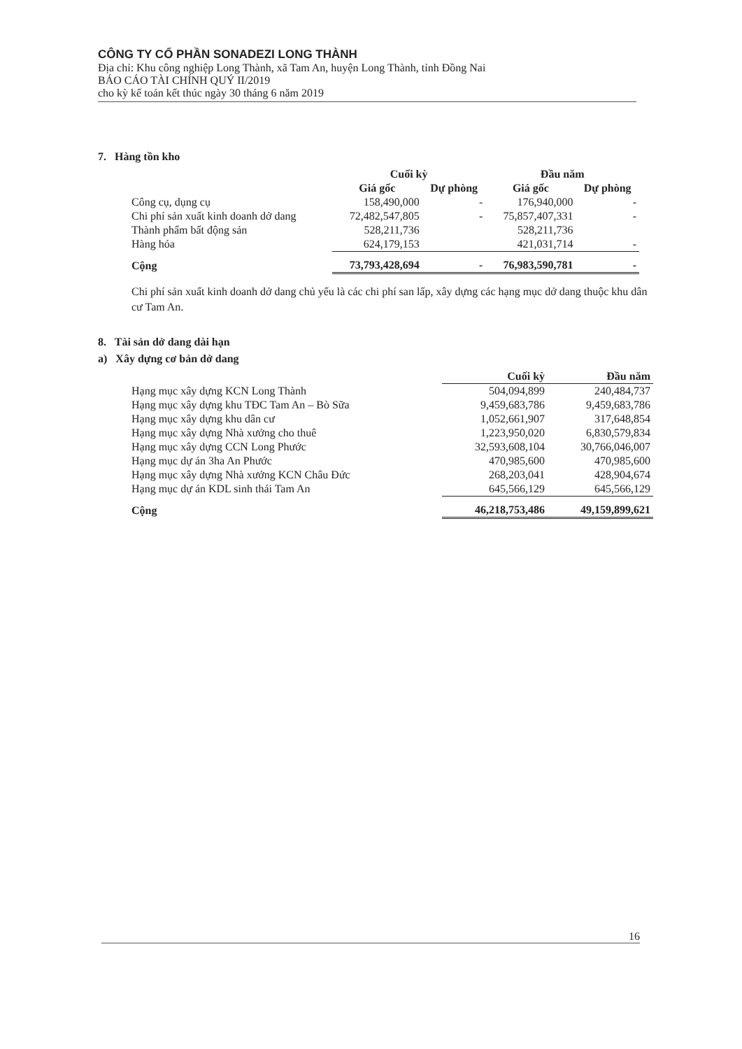CÔNG TY CỔ PHẦN SONADEZI LONG THÀNH
Địa chỉ: Khu công nghiệp Long Thành, xã Tam An, huyện Long Thành, tỉnh Đồng Nai
BÁO CÁO TÀI CHÍNH QUÝ II/2019
cho kỳ kế toán kết thúc ngày 30 tháng 6 năm 2019
7. Hàng tồn kho
| | Cuối kỳ | | Đầu năm | |
| --- | --- | --- | --- | --- |
| | Giá gốc | Dự phòng | Giá gốc | Dự phòng |
| Công cụ, dụng cụ | 158,490,000 | - | 176,940,000 | - |
| Chi phí sản xuất kinh doanh dở dang | 72,482,547,805 | - | 75,857,407,331 | - |
| Thành phẩm bất động sản | 528,211,736 | | 528,211,736 | |
| Hàng hóa | 624,179,153 | | 421,031,714 | - |
| Cộng | 73,793,428,694 | - | 76,983,590,781 | - |
Chi phí sản xuất kinh doanh dở dang chủ yếu là các chi phí san lấp, xây dựng các hạng mục dở dang thuộc khu dân cư Tam An.
8. Tài sản dở dang dài hạn
a) Xây dựng cơ bản dở dang
| | Cuối kỳ | Đầu năm |
| --- | --- | --- |
| Hạng mục xây dựng KCN Long Thành | 504,094,899 | 240,484,737 |
| Hạng mục xây dựng khu TĐC Tam An – Bò Sữa | 9,459,683,786 | 9,459,683,786 |
| Hạng mục xây dựng khu dân cư | 1,052,661,907 | 317,648,854 |
| Hạng mục xây dựng Nhà xưởng cho thuê | 1,223,950,020 | 6,830,579,834 |
| Hạng mục xây dựng CCN Long Phước | 32,593,608,104 | 30,766,046,007 |
| Hạng mục dự án 3ha An Phước | 470,985,600 | 470,985,600 |
| Hạng mục xây dựng Nhà xưởng KCN Châu Đức | 268,203,041 | 428,904,674 |
| Hạng mục dự án KDL sinh thái Tam An | 645,566,129 | 645,566,129 |
| Cộng | 46,218,753,486 | 49,159,899,621 |
16